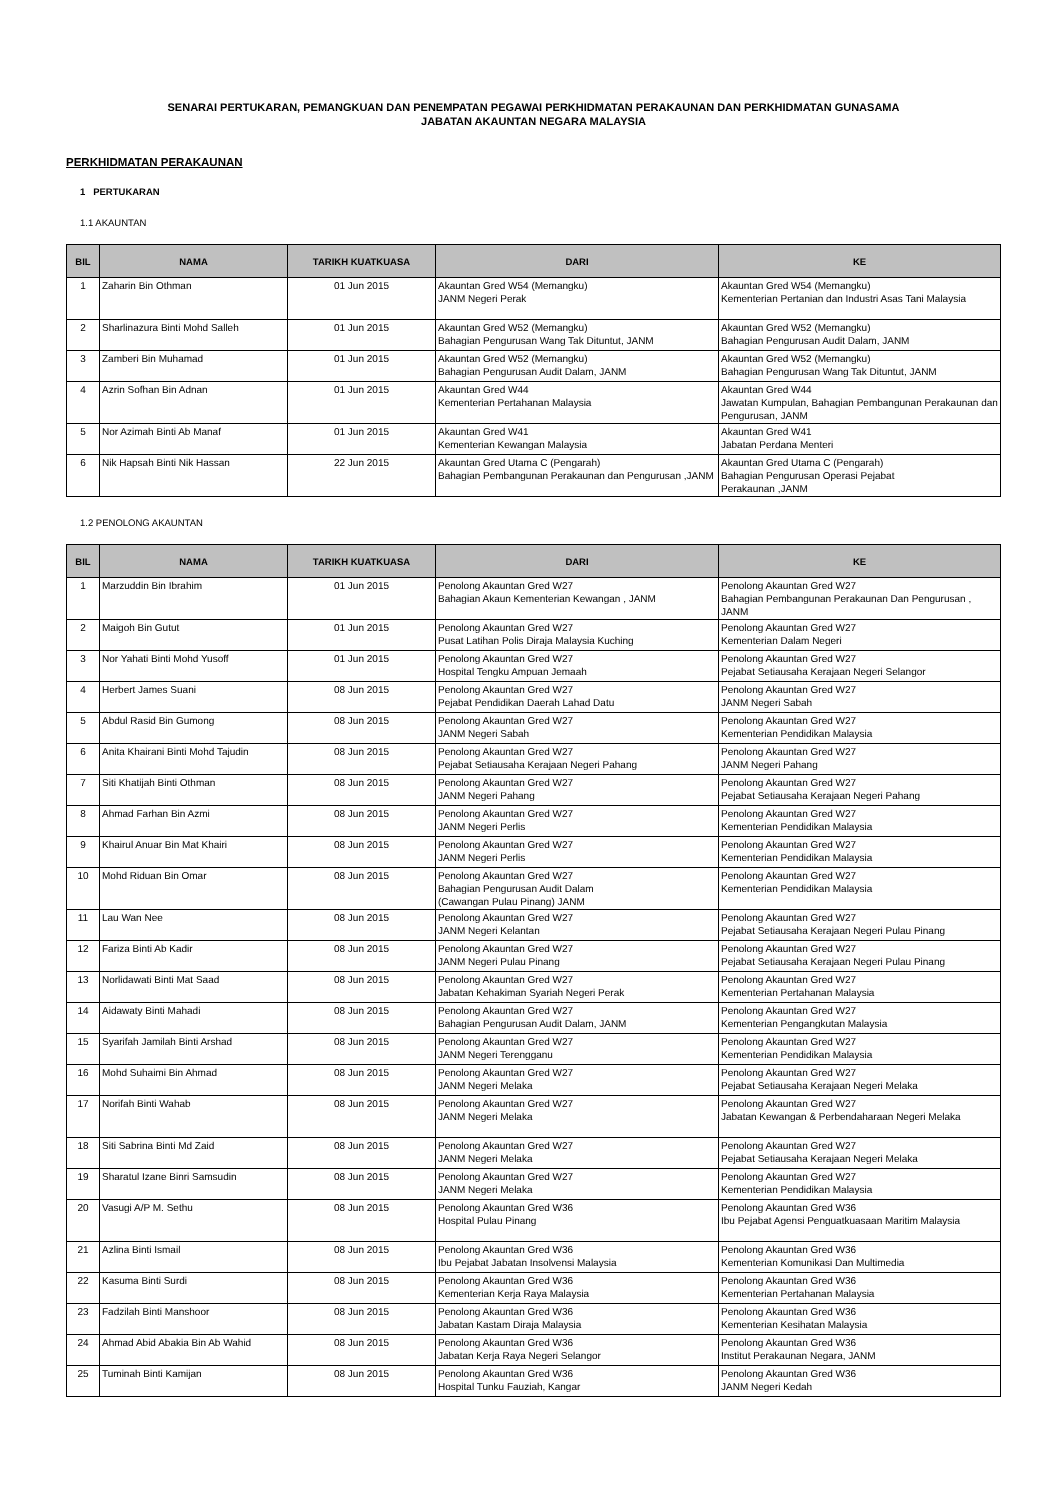SENARAI PERTUKARAN, PEMANGKUAN DAN PENEMPATAN PEGAWAI PERKHIDMATAN PERAKAUNAN DAN PERKHIDMATAN GUNASAMA
JABATAN AKAUNTAN NEGARA MALAYSIA
PERKHIDMATAN PERAKAUNAN
1 PERTUKARAN
1.1 AKAUNTAN
| BIL | NAMA | TARIKH KUATKUASA | DARI | KE |
| --- | --- | --- | --- | --- |
| 1 | Zaharin Bin Othman | 01 Jun 2015 | Akauntan Gred W54 (Memangku) JANM Negeri Perak | Akauntan Gred W54 (Memangku) Kementerian Pertanian dan Industri Asas Tani Malaysia |
| 2 | Sharlinazura Binti Mohd Salleh | 01 Jun 2015 | Akauntan Gred W52 (Memangku) Bahagian Pengurusan Wang Tak Dituntut, JANM | Akauntan Gred W52 (Memangku) Bahagian Pengurusan Audit Dalam, JANM |
| 3 | Zamberi Bin Muhamad | 01 Jun 2015 | Akauntan Gred W52 (Memangku) Bahagian Pengurusan Audit Dalam, JANM | Akauntan Gred W52 (Memangku) Bahagian Pengurusan Wang Tak Dituntut, JANM |
| 4 | Azrin Sofhan Bin Adnan | 01 Jun 2015 | Akauntan Gred W44 Kementerian Pertahanan Malaysia | Akauntan Gred W44 Jawatan Kumpulan, Bahagian Pembangunan Perakaunan dan Pengurusan, JANM |
| 5 | Nor Azimah Binti Ab Manaf | 01 Jun 2015 | Akauntan Gred W41 Kementerian Kewangan Malaysia | Akauntan Gred W41 Jabatan Perdana Menteri |
| 6 | Nik Hapsah Binti Nik Hassan | 22 Jun 2015 | Akauntan Gred Utama C (Pengarah) Bahagian Pembangunan Perakaunan dan Pengurusan ,JANM | Akauntan Gred Utama C (Pengarah) Bahagian Pengurusan Operasi Pejabat Perakaunan ,JANM |
1.2 PENOLONG AKAUNTAN
| BIL | NAMA | TARIKH KUATKUASA | DARI | KE |
| --- | --- | --- | --- | --- |
| 1 | Marzuddin Bin Ibrahim | 01 Jun 2015 | Penolong Akauntan Gred W27 Bahagian Akaun Kementerian Kewangan , JANM | Penolong Akauntan Gred W27 Bahagian Pembangunan Perakaunan Dan Pengurusan , JANM |
| 2 | Maigoh Bin Gutut | 01 Jun 2015 | Penolong Akauntan Gred W27 Pusat Latihan Polis Diraja Malaysia Kuching | Penolong Akauntan Gred W27 Kementerian Dalam Negeri |
| 3 | Nor Yahati Binti Mohd Yusoff | 01 Jun 2015 | Penolong Akauntan Gred W27 Hospital Tengku Ampuan Jemaah | Penolong Akauntan Gred W27 Pejabat Setiausaha Kerajaan Negeri Selangor |
| 4 | Herbert James Suani | 08 Jun 2015 | Penolong Akauntan Gred W27 Pejabat Pendidikan Daerah Lahad Datu | Penolong Akauntan Gred W27 JANM Negeri Sabah |
| 5 | Abdul Rasid Bin Gumong | 08 Jun 2015 | Penolong Akauntan Gred W27 JANM Negeri Sabah | Penolong Akauntan Gred W27 Kementerian Pendidikan Malaysia |
| 6 | Anita Khairani Binti Mohd Tajudin | 08 Jun 2015 | Penolong Akauntan Gred W27 Pejabat Setiausaha Kerajaan Negeri Pahang | Penolong Akauntan Gred W27 JANM Negeri Pahang |
| 7 | Siti Khatijah Binti Othman | 08 Jun 2015 | Penolong Akauntan Gred W27 JANM Negeri Pahang | Penolong Akauntan Gred W27 Pejabat Setiausaha Kerajaan Negeri Pahang |
| 8 | Ahmad Farhan Bin Azmi | 08 Jun 2015 | Penolong Akauntan Gred W27 JANM Negeri Perlis | Penolong Akauntan Gred W27 Kementerian Pendidikan Malaysia |
| 9 | Khairul Anuar Bin Mat Khairi | 08 Jun 2015 | Penolong Akauntan Gred W27 JANM Negeri Perlis | Penolong Akauntan Gred W27 Kementerian Pendidikan Malaysia |
| 10 | Mohd Riduan Bin Omar | 08 Jun 2015 | Penolong Akauntan Gred W27 Bahagian Pengurusan Audit Dalam (Cawangan Pulau Pinang) JANM | Penolong Akauntan Gred W27 Kementerian Pendidikan Malaysia |
| 11 | Lau Wan Nee | 08 Jun 2015 | Penolong Akauntan Gred W27 JANM Negeri Kelantan | Penolong Akauntan Gred W27 Pejabat Setiausaha Kerajaan Negeri Pulau Pinang |
| 12 | Fariza Binti Ab Kadir | 08 Jun 2015 | Penolong Akauntan Gred W27 JANM Negeri Pulau Pinang | Penolong Akauntan Gred W27 Pejabat Setiausaha Kerajaan Negeri Pulau Pinang |
| 13 | Norlidawati Binti Mat Saad | 08 Jun 2015 | Penolong Akauntan Gred W27 Jabatan Kehakiman Syariah Negeri Perak | Penolong Akauntan Gred W27 Kementerian Pertahanan Malaysia |
| 14 | Aidawaty Binti Mahadi | 08 Jun 2015 | Penolong Akauntan Gred W27 Bahagian Pengurusan Audit Dalam, JANM | Penolong Akauntan Gred W27 Kementerian Pengangkutan Malaysia |
| 15 | Syarifah Jamilah Binti Arshad | 08 Jun 2015 | Penolong Akauntan Gred W27 JANM Negeri Terengganu | Penolong Akauntan Gred W27 Kementerian Pendidikan Malaysia |
| 16 | Mohd Suhaimi Bin Ahmad | 08 Jun 2015 | Penolong Akauntan Gred W27 JANM Negeri Melaka | Penolong Akauntan Gred W27 Pejabat Setiausaha Kerajaan Negeri Melaka |
| 17 | Norifah Binti Wahab | 08 Jun 2015 | Penolong Akauntan Gred W27 JANM Negeri Melaka | Penolong Akauntan Gred W27 Jabatan Kewangan & Perbendaharaan Negeri Melaka |
| 18 | Siti Sabrina Binti Md Zaid | 08 Jun 2015 | Penolong Akauntan Gred W27 JANM Negeri Melaka | Penolong Akauntan Gred W27 Pejabat Setiausaha Kerajaan Negeri Melaka |
| 19 | Sharatul Izane Binri Samsudin | 08 Jun 2015 | Penolong Akauntan Gred W27 JANM Negeri Melaka | Penolong Akauntan Gred W27 Kementerian Pendidikan Malaysia |
| 20 | Vasugi A/P M. Sethu | 08 Jun 2015 | Penolong Akauntan Gred W36 Hospital Pulau Pinang | Penolong Akauntan Gred W36 Ibu Pejabat Agensi Penguatkuasaan Maritim Malaysia |
| 21 | Azlina Binti Ismail | 08 Jun 2015 | Penolong Akauntan Gred W36 Ibu Pejabat Jabatan Insolvensi Malaysia | Penolong Akauntan Gred W36 Kementerian Komunikasi Dan Multimedia |
| 22 | Kasuma Binti Surdi | 08 Jun 2015 | Penolong Akauntan Gred W36 Kementerian Kerja Raya Malaysia | Penolong Akauntan Gred W36 Kementerian Pertahanan Malaysia |
| 23 | Fadzilah Binti Manshoor | 08 Jun 2015 | Penolong Akauntan Gred W36 Jabatan Kastam Diraja Malaysia | Penolong Akauntan Gred W36 Kementerian Kesihatan Malaysia |
| 24 | Ahmad Abid Abakia Bin Ab Wahid | 08 Jun 2015 | Penolong Akauntan Gred W36 Jabatan Kerja Raya Negeri Selangor | Penolong Akauntan Gred W36 Institut Perakaunan Negara, JANM |
| 25 | Tuminah Binti Kamijan | 08 Jun 2015 | Penolong Akauntan Gred W36 Hospital Tunku Fauziah, Kangar | Penolong Akauntan Gred W36 JANM Negeri Kedah |